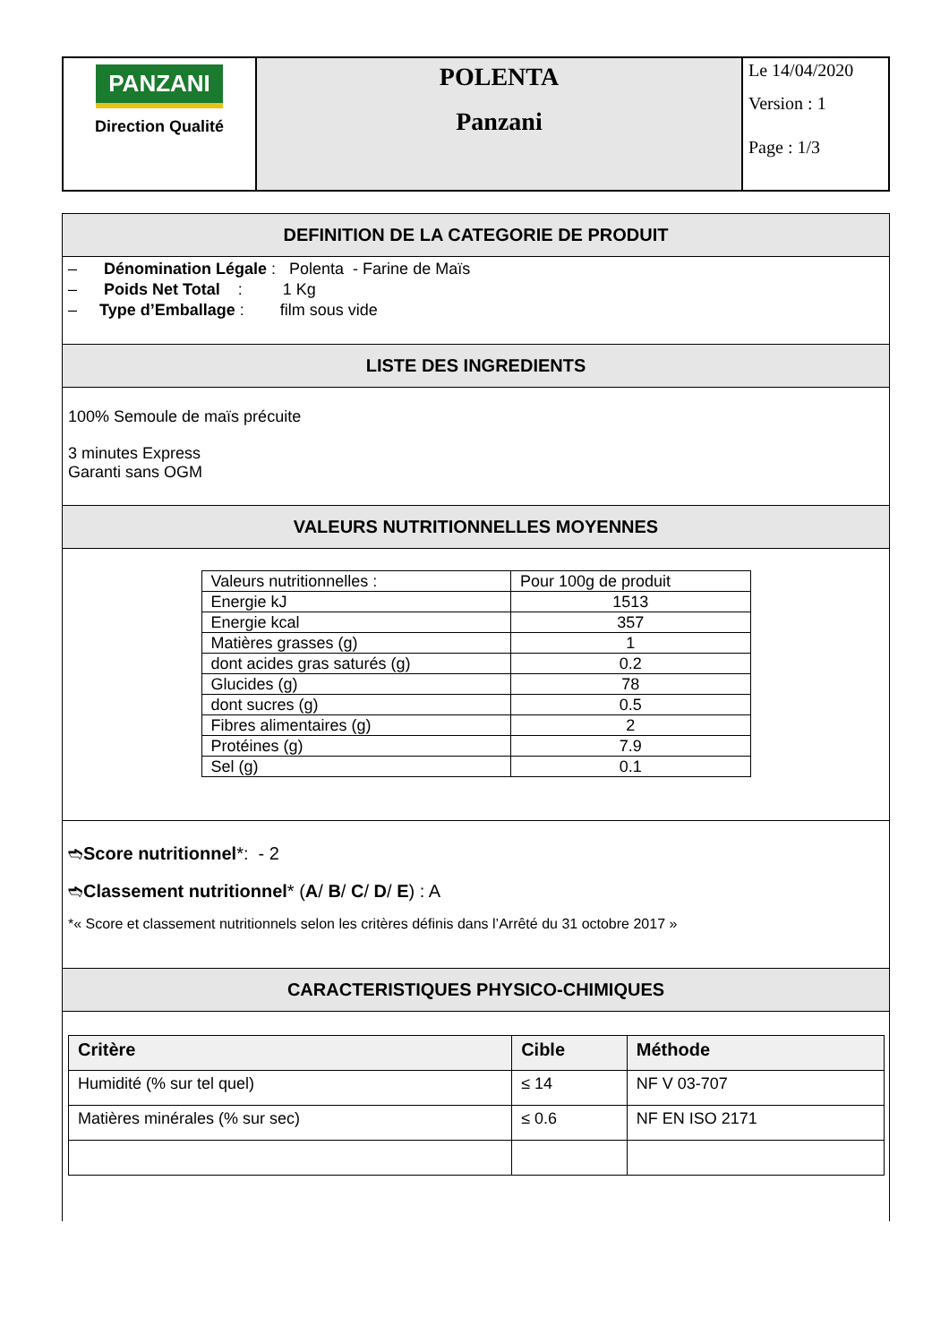| PANZANI Direction Qualité | POLENTA Panzani | Le 14/04/2020 Version : 1 Page : 1/3 |
DEFINITION DE LA CATEGORIE DE PRODUIT
– Dénomination Légale : Polenta - Farine de Maïs
– Poids Net Total : 1 Kg
– Type d’Emballage : film sous vide
LISTE DES INGREDIENTS
100% Semoule de maïs précuite
3 minutes Express
Garanti sans OGM
VALEURS NUTRITIONNELLES MOYENNES
| Valeurs nutritionnelles : | Pour 100g de produit |
| Energie kJ | 1513 |
| Energie kcal | 357 |
| Matières grasses (g) | 1 |
| dont acides gras saturés (g) | 0.2 |
| Glucides (g) | 78 |
| dont sucres (g) | 0.5 |
| Fibres alimentaires (g) | 2 |
| Protéines (g) | 7.9 |
| Sel (g) | 0.1 |
➬Score nutritionnel*: - 2
➬Classement nutritionnel* (A/ B/ C/ D/ E) : A
*« Score et classement nutritionnels selon les critères définis dans l’Arrêté du 31 octobre 2017 »
CARACTERISTIQUES PHYSICO-CHIMIQUES
| Critère | Cible | Méthode |
| --- | --- | --- |
| Humidité (% sur tel quel) | ≤ 14 | NF V 03-707 |
| Matières minérales (% sur sec) | ≤ 0.6 | NF EN ISO 2171 |